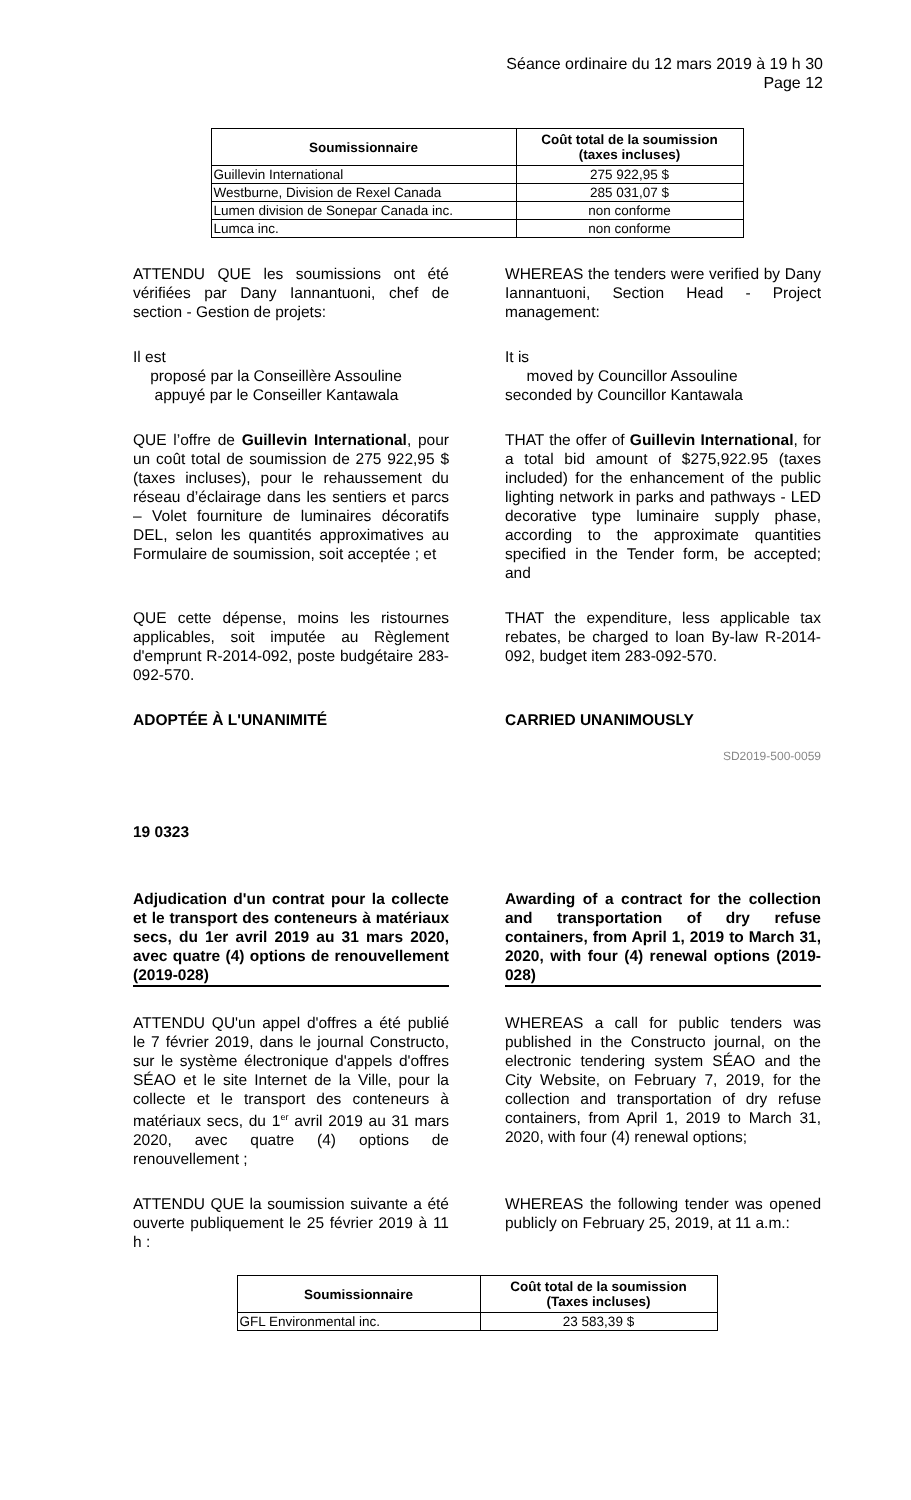Séance ordinaire du 12 mars 2019 à 19 h 30
Page 12
| Soumissionnaire | Coût total de la soumission (taxes incluses) |
| --- | --- |
| Guillevin International | 275 922,95 $ |
| Westburne, Division de Rexel Canada | 285 031,07 $ |
| Lumen division de Sonepar Canada inc. | non conforme |
| Lumca inc. | non conforme |
ATTENDU QUE les soumissions ont été vérifiées par Dany Iannantuoni, chef de section - Gestion de projets:
WHEREAS the tenders were verified by Dany Iannantuoni, Section Head - Project management:
Il est
proposé par la Conseillère Assouline
appuyé par le Conseiller Kantawala
It is
moved by Councillor Assouline
seconded by Councillor Kantawala
QUE l’offre de Guillevin International, pour un coût total de soumission de 275 922,95 $ (taxes incluses), pour le rehaussement du réseau d’éclairage dans les sentiers et parcs – Volet fourniture de luminaires décoratifs DEL, selon les quantités approximatives au Formulaire de soumission, soit acceptée ; et
THAT the offer of Guillevin International, for a total bid amount of $275,922.95 (taxes included) for the enhancement of the public lighting network in parks and pathways - LED decorative type luminaire supply phase, according to the approximate quantities specified in the Tender form, be accepted; and
QUE cette dépense, moins les ristournes applicables, soit imputée au Règlement d'emprunt R-2014-092, poste budgétaire 283-092-570.
THAT the expenditure, less applicable tax rebates, be charged to loan By-law R-2014-092, budget item 283-092-570.
ADOPTÉE À L'UNANIMITÉ CARRIED UNANIMOUSLY
SD2019-500-0059
19 0323
Adjudication d'un contrat pour la collecte et le transport des conteneurs à matériaux secs, du 1er avril 2019 au 31 mars 2020, avec quatre (4) options de renouvellement (2019-028)
Awarding of a contract for the collection and transportation of dry refuse containers, from April 1, 2019 to March 31, 2020, with four (4) renewal options (2019-028)
ATTENDU QU'un appel d'offres a été publié le 7 février 2019, dans le journal Constructo, sur le système électronique d'appels d'offres SÉAO et le site Internet de la Ville, pour la collecte et le transport des conteneurs à matériaux secs, du 1<sup>er</sup> avril 2019 au 31 mars 2020, avec quatre (4) options de renouvellement ;
WHEREAS a call for public tenders was published in the Constructo journal, on the electronic tendering system SÉAO and the City Website, on February 7, 2019, for the collection and transportation of dry refuse containers, from April 1, 2019 to March 31, 2020, with four (4) renewal options;
ATTENDU QUE la soumission suivante a été ouverte publiquement le 25 février 2019 à 11 h :
WHEREAS the following tender was opened publicly on February 25, 2019, at 11 a.m.:
| Soumissionnaire | Coût total de la soumission (Taxes incluses) |
| --- | --- |
| GFL Environmental inc. | 23 583,39 $ |